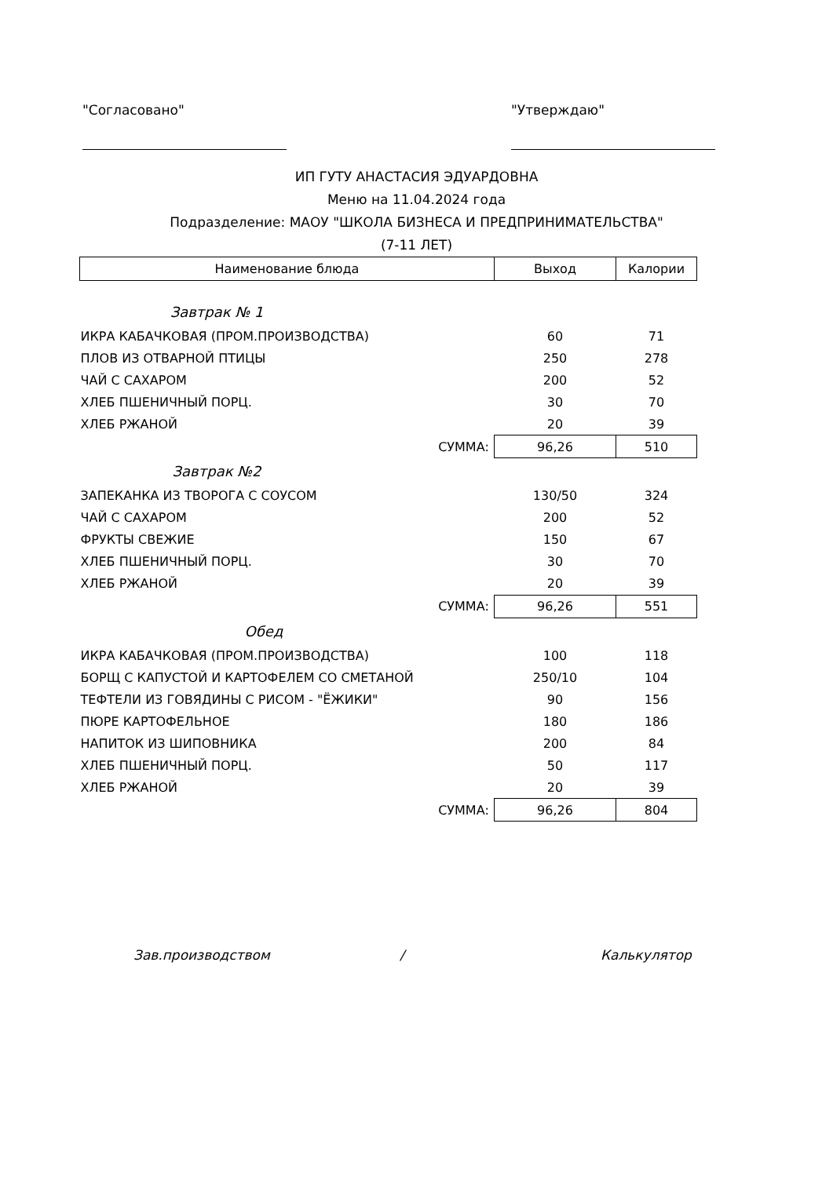"Согласовано" "Утверждаю"
ИП ГУТУ АНАСТАСИЯ ЭДУАРДОВНА
Меню на 11.04.2024 года
Подразделение: МАОУ "ШКОЛА БИЗНЕСА И ПРЕДПРИНИМАТЕЛЬСТВА"
(7-11 ЛЕТ)
| Наименование блюда | Выход | Калории |
| --- | --- | --- |
| Завтрак № 1 | | |
| ИКРА КАБАЧКОВАЯ (ПРОМ.ПРОИЗВОДСТВА) | 60 | 71 |
| ПЛОВ ИЗ ОТВАРНОЙ ПТИЦЫ | 250 | 278 |
| ЧАЙ С САХАРОМ | 200 | 52 |
| ХЛЕБ ПШЕНИЧНЫЙ ПОРЦ. | 30 | 70 |
| ХЛЕБ РЖАНОЙ | 20 | 39 |
| СУММА: | 96,26 | 510 |
| Завтрак №2 | | |
| ЗАПЕКАНКА ИЗ ТВОРОГА С СОУСОМ | 130/50 | 324 |
| ЧАЙ С САХАРОМ | 200 | 52 |
| ФРУКТЫ СВЕЖИЕ | 150 | 67 |
| ХЛЕБ ПШЕНИЧНЫЙ ПОРЦ. | 30 | 70 |
| ХЛЕБ РЖАНОЙ | 20 | 39 |
| СУММА: | 96,26 | 551 |
| Обед | | |
| ИКРА КАБАЧКОВАЯ (ПРОМ.ПРОИЗВОДСТВА) | 100 | 118 |
| БОРЩ С КАПУСТОЙ И КАРТОФЕЛЕМ СО СМЕТАНОЙ | 250/10 | 104 |
| ТЕФТЕЛИ ИЗ ГОВЯДИНЫ С РИСОМ - "ЁЖИКИ" | 90 | 156 |
| ПЮРЕ КАРТОФЕЛЬНОЕ | 180 | 186 |
| НАПИТОК ИЗ ШИПОВНИКА | 200 | 84 |
| ХЛЕБ ПШЕНИЧНЫЙ ПОРЦ. | 50 | 117 |
| ХЛЕБ РЖАНОЙ | 20 | 39 |
| СУММА: | 96,26 | 804 |
Зав.производством / Калькулятор